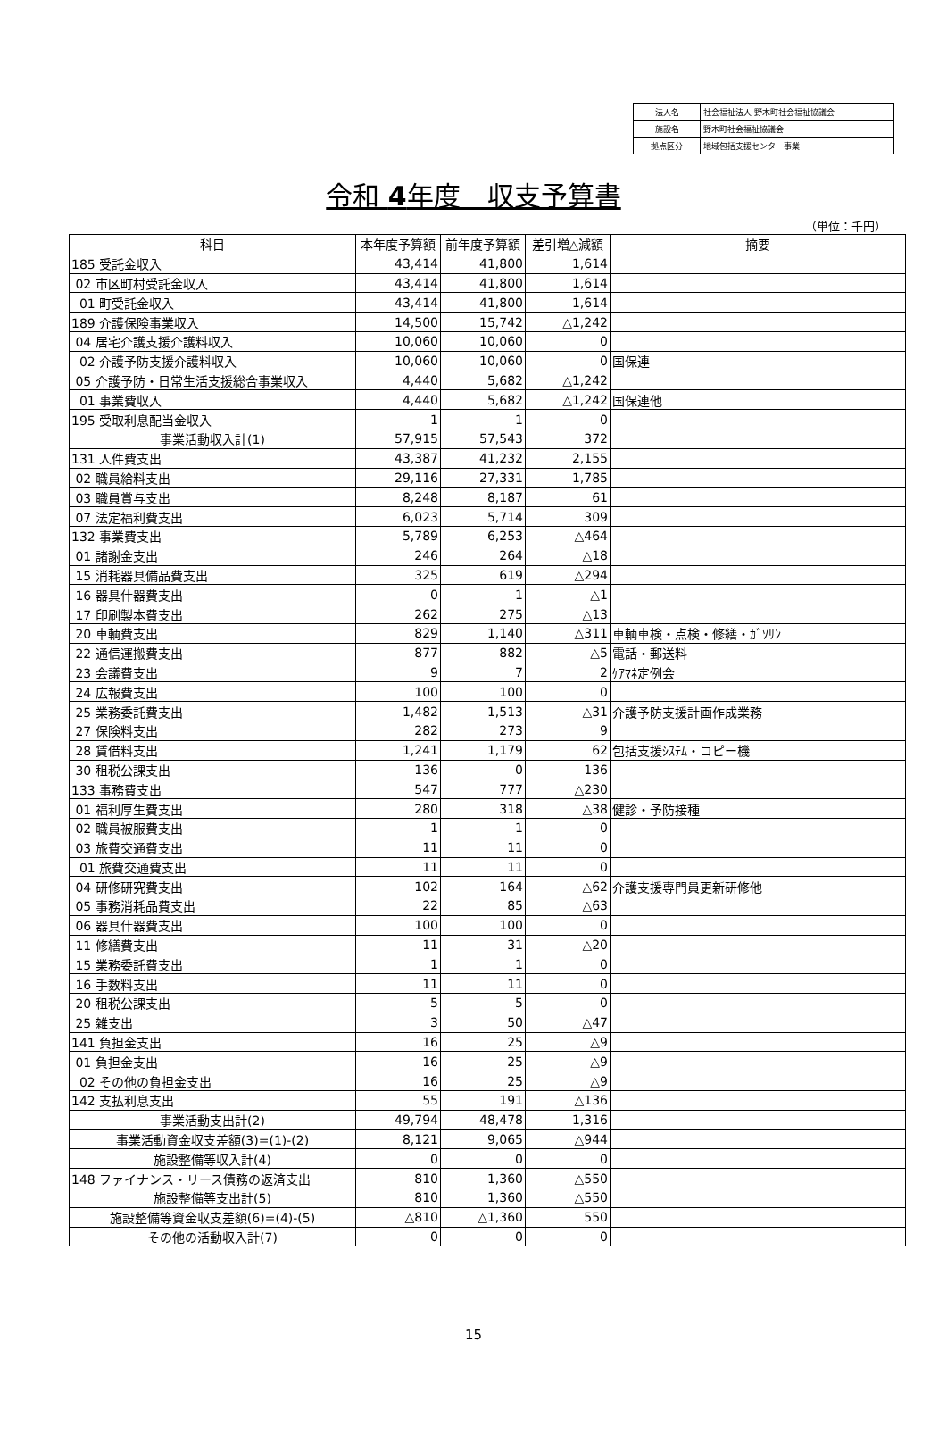| 法人名 | 社会福祉法人 野木町社会福祉協議会 |
| 施設名 | 野木町社会福祉協議会 |
| 拠点区分 | 地域包括支援センター事業 |
令和 4年度　収支予算書
（単位：千円）
| 科目 | 本年度予算額 | 前年度予算額 | 差引増△減額 | 摘要 |
| --- | --- | --- | --- | --- |
| 185 受託金収入 | 43,414 | 41,800 | 1,614 | |
| 02 市区町村受託金収入 | 43,414 | 41,800 | 1,614 | |
| 01 町受託金収入 | 43,414 | 41,800 | 1,614 | |
| 189 介護保険事業収入 | 14,500 | 15,742 | △1,242 | |
| 04 居宅介護支援介護料収入 | 10,060 | 10,060 | 0 | |
| 02 介護予防支援介護料収入 | 10,060 | 10,060 | 0 | 国保連 |
| 05 介護予防・日常生活支援総合事業収入 | 4,440 | 5,682 | △1,242 | |
| 01 事業費収入 | 4,440 | 5,682 | △1,242 | 国保連他 |
| 195 受取利息配当金収入 | 1 | 1 | 0 | |
| 事業活動収入計(1) | 57,915 | 57,543 | 372 | |
| 131 人件費支出 | 43,387 | 41,232 | 2,155 | |
| 02 職員給料支出 | 29,116 | 27,331 | 1,785 | |
| 03 職員賞与支出 | 8,248 | 8,187 | 61 | |
| 07 法定福利費支出 | 6,023 | 5,714 | 309 | |
| 132 事業費支出 | 5,789 | 6,253 | △464 | |
| 01 諸謝金支出 | 246 | 264 | △18 | |
| 15 消耗器具備品費支出 | 325 | 619 | △294 | |
| 16 器具什器費支出 | 0 | 1 | △1 | |
| 17 印刷製本費支出 | 262 | 275 | △13 | |
| 20 車輌費支出 | 829 | 1,140 | △311 | 車輌車検・点検・修繕・ｶﾞｿﾘﾝ |
| 22 通信運搬費支出 | 877 | 882 | △5 | 電話・郵送料 |
| 23 会議費支出 | 9 | 7 | 2 | ｹｱﾏﾈ定例会 |
| 24 広報費支出 | 100 | 100 | 0 | |
| 25 業務委託費支出 | 1,482 | 1,513 | △31 | 介護予防支援計画作成業務 |
| 27 保険料支出 | 282 | 273 | 9 | |
| 28 賃借料支出 | 1,241 | 1,179 | 62 | 包括支援ｼｽﾃﾑ・コピー機 |
| 30 租税公課支出 | 136 | 0 | 136 | |
| 133 事務費支出 | 547 | 777 | △230 | |
| 01 福利厚生費支出 | 280 | 318 | △38 | 健診・予防接種 |
| 02 職員被服費支出 | 1 | 1 | 0 | |
| 03 旅費交通費支出 | 11 | 11 | 0 | |
| 01 旅費交通費支出 | 11 | 11 | 0 | |
| 04 研修研究費支出 | 102 | 164 | △62 | 介護支援専門員更新研修他 |
| 05 事務消耗品費支出 | 22 | 85 | △63 | |
| 06 器具什器費支出 | 100 | 100 | 0 | |
| 11 修繕費支出 | 11 | 31 | △20 | |
| 15 業務委託費支出 | 1 | 1 | 0 | |
| 16 手数料支出 | 11 | 11 | 0 | |
| 20 租税公課支出 | 5 | 5 | 0 | |
| 25 雑支出 | 3 | 50 | △47 | |
| 141 負担金支出 | 16 | 25 | △9 | |
| 01 負担金支出 | 16 | 25 | △9 | |
| 02 その他の負担金支出 | 16 | 25 | △9 | |
| 142 支払利息支出 | 55 | 191 | △136 | |
| 事業活動支出計(2) | 49,794 | 48,478 | 1,316 | |
| 事業活動資金収支差額(3)=(1)-(2) | 8,121 | 9,065 | △944 | |
| 施設整備等収入計(4) | 0 | 0 | 0 | |
| 148 ファイナンス・リース債務の返済支出 | 810 | 1,360 | △550 | |
| 施設整備等支出計(5) | 810 | 1,360 | △550 | |
| 施設整備等資金収支差額(6)=(4)-(5) | △810 | △1,360 | 550 | |
| その他の活動収入計(7) | 0 | 0 | 0 | |
15